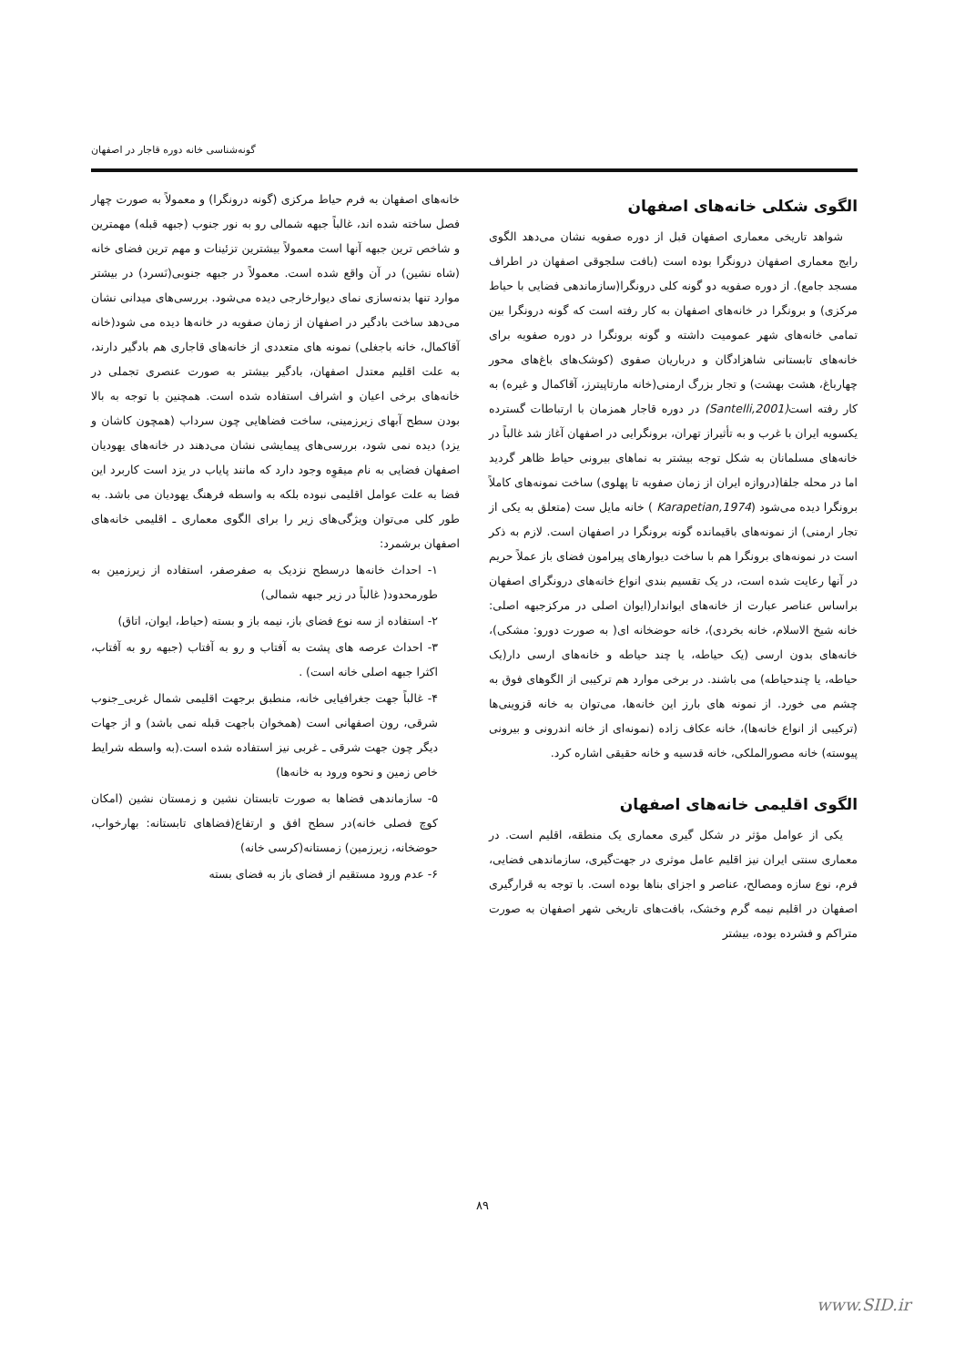گونه‌شناسی خانه دوره قاجار در اصفهان
الگوی شکلی خانه‌های اصفهان
شواهد تاریخی معماری اصفهان قبل از دوره صفویه نشان می‌دهد الگوی رایج معماری اصفهان درونگرا بوده است (بافت سلجوقی اصفهان در اطراف مسجد جامع). از دوره صفویه دو گونه کلی درونگرا(سازماندهی فضایی با حیاط مرکزی) و برونگرا در خانه‌های اصفهان به کار رفته است که گونه درونگرا بین تمامی خانه‌های شهر عمومیت داشته و گونه برونگرا در دوره صفویه برای خانه‌های تابستانی شاهزادگان و درباریان صفوی (کوشک‌های باغ‌های محور چهارباغ، هشت بهشت) و تجار بزرگ ارمنی(خانه مارتاپیترز، آقاکمال و غیره) به کار رفته است(Santelli,2001) در دوره قاجار همزمان با ارتباطات گسترده یکسویه ایران با غرب و به تأثیراز تهران، برونگرایی در اصفهان آغاز شد غالباً در خانه‌های مسلمانان به شکل توجه بیشتر به نماهای بیرونی حیاط ظاهر گردید اما در محله جلفا(دروازه ایران از زمان صفویه تا پهلوی) ساخت نمونه‌های کاملاً برونگرا دیده می‌شود (Karapetian,1974 ) خانه مایل ست (متعلق به یکی از تجار ارمنی) از نمونه‌های باقیمانده گونه برونگرا در اصفهان است. لازم به ذکر است در نمونه‌های برونگرا هم با ساخت دیوارهای پیرامون فضای باز عملاً حریم در آنها رعایت شده است، در یک تقسیم بندی انواع خانه‌های درونگرای اصفهان براساس عناصر عبارت از خانه‌های ایواندار(ایوان اصلی در مرکزجبهه اصلی: خانه شیخ الاسلام، خانه بخردی)، خانه حوضخانه ای( به صورت دورو: مشکی)، خانه‌های بدون ارسی (یک حیاطه، یا چند حیاطه و خانه‌های ارسی دار(یک حیاطه، یا چندحیاطه) می باشند. در برخی موارد هم ترکیبی از الگوهای فوق به چشم می خورد. از نمونه های بارز این خانه‌ها، می‌توان به خانه قزوینی‌ها (ترکیبی از انواع خانه‌ها)، خانه عکاف زاده (نمونه‌ای از خانه اندرونی و بیرونی پیوسته) خانه مصورالملکی، خانه قدسیه و خانه حقیقی اشاره کرد.
الگوی اقلیمی خانه‌های اصفهان
یکی از عوامل مؤثر در شکل گیری معماری یک منطقه، اقلیم است. در معماری سنتی ایران نیز اقلیم عامل موثری در جهت‌گیری، سازماندهی فضایی، فرم، نوع سازه ومصالح، عناصر و اجزای بناها بوده است. با توجه به قرارگیری اصفهان در اقلیم نیمه گرم وخشک، بافت‌های تاریخی شهر اصفهان به صورت متراکم و فشرده بوده، بیشتر
خانه‌های اصفهان به فرم حیاط مرکزی (گونه درونگرا) و معمولاً به صورت چهار فصل ساخته شده اند، غالباً جبهه شمالی رو به نور جنوب (جبهه قبله) مهمترین و شاخص ترین جبهه آنها است معمولاً بیشترین تزئینات و مهم ترین فضای خانه (شاه نشین) در آن واقع شده است. معمولاً در جبهه جنوبی(نَسرد) در بیشتر موارد تنها بدنه‌سازی نمای دیوارخارجی دیده می‌شود. بررسی‌های میدانی نشان می‌دهد ساخت بادگیر در اصفهان از زمان صفویه در خانه‌ها دیده می شود(خانه آقاکمال، خانه باجغلی) نمونه های متعددی از خانه‌های قاجاری هم بادگیر دارند، به علت اقلیم معتدل اصفهان، بادگیر بیشتر به صورت عنصری تجملی در خانه‌های برخی اعیان و اشراف استفاده شده است. همچنین با توجه به بالا بودن سطح آبهای زیرزمینی، ساخت فضاهایی چون سرداب (همچون کاشان و یزد) دیده نمی شود، بررسی‌های پیمایشی نشان می‌دهند در خانه‌های یهودیان اصفهان فضایی به نام میقوِه وجود دارد که مانند پایاب در یزد است کاربرد این فضا به علت عوامل اقلیمی نبوده بلکه به واسطه فرهنگ یهودیان می باشد. به طور کلی می‌توان ویژگی‌های زیر را برای الگوی معماری ـ اقلیمی خانه‌های اصفهان برشمرد:
۱- احداث خانه‌ها درسطح نزدیک به صفرصفر، استفاده از زیرزمین به طورمحدود( غالباً در زیر جبهه شمالی)
۲- استفاده از سه نوع فضای باز، نیمه باز و بسته (حیاط، ایوان، اتاق)
۳- احداث عرصه های پشت به آفتاب و رو به آفتاب (جبهه رو به آفتاب، اکثرا جبهه اصلی خانه است) .
۴- غالباً جهت جغرافیایی خانه، منطبق برجهت اقلیمی شمال غربی_جنوب شرقی، رون اصفهانی است (همخوان باجهت قبله نمی باشد) و از جهات دیگر چون جهت شرقی ـ غربی نیز استفاده شده است.(به واسطه شرایط خاص زمین و نحوه ورود به خانه‌ها)
۵- سازماندهی فضاها به صورت تابستان نشین و زمستان نشین (امکان کوچ فصلی خانه)در سطح افق و ارتفاع(فضاهای تابستانه: بهارخواب، حوضخانه، زیرزمین) زمستانه(کرسی خانه)
۶- عدم ورود مستقیم از فضای باز به فضای بسته
۸۹
www.SID.ir